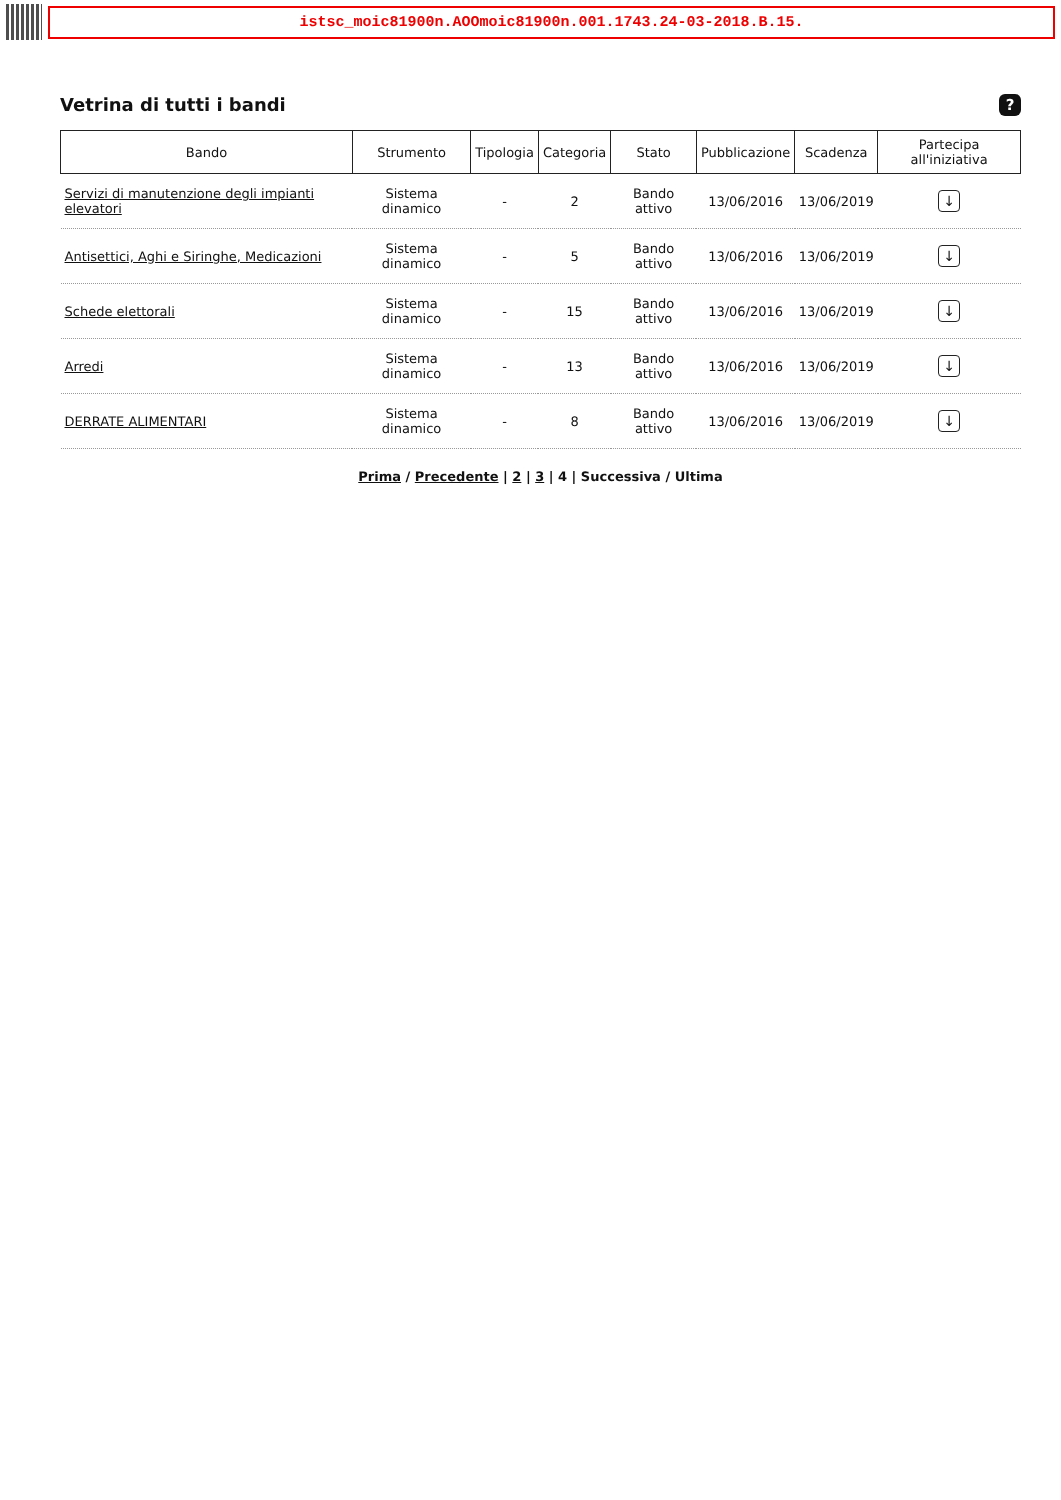istsc_moic81900n.AOOmoic81900n.001.1743.24-03-2018.B.15.
Vetrina di tutti i bandi?
| Bando | Strumento | Tipologia | Categoria | Stato | Pubblicazione | Scadenza | Partecipa all'iniziativa |
| --- | --- | --- | --- | --- | --- | --- | --- |
| Servizi di manutenzione degli impianti elevatori | Sistema dinamico | - | 2 | Bando attivo | 13/06/2016 | 13/06/2019 | ↓ |
| Antisettici, Aghi e Siringhe, Medicazioni | Sistema dinamico | - | 5 | Bando attivo | 13/06/2016 | 13/06/2019 | ↓ |
| Schede elettorali | Sistema dinamico | - | 15 | Bando attivo | 13/06/2016 | 13/06/2019 | ↓ |
| Arredi | Sistema dinamico | - | 13 | Bando attivo | 13/06/2016 | 13/06/2019 | ↓ |
| DERRATE ALIMENTARI | Sistema dinamico | - | 8 | Bando attivo | 13/06/2016 | 13/06/2019 | ↓ |
Prima / Precedente | 2 | 3 | 4 | Successiva / Ultima